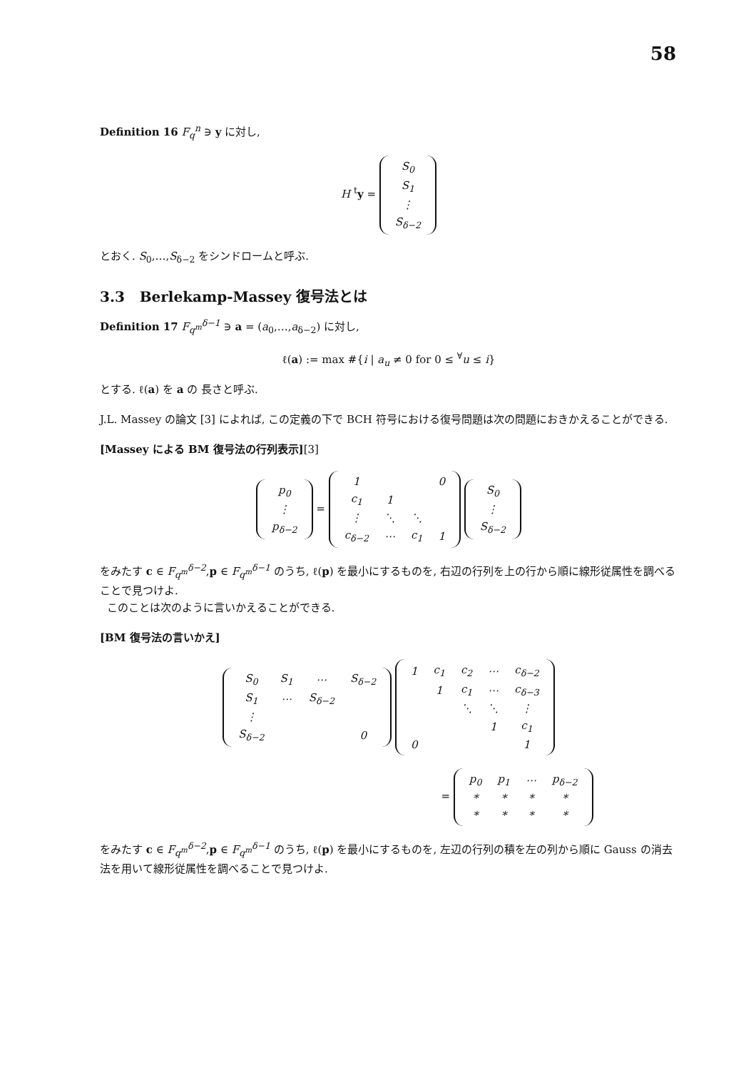58
Definition 16 F<sub>q</sub><sup>n</sup> ∋ y に対し,
H <sup>t</sup>y =
| S<sub>0</sub> |
| S<sub>1</sub> |
| ⋮ |
| S<sub>δ−2</sub> |
とおく. S<sub>0</sub>,…,S<sub>δ−2</sub> をシンドロームと呼ぶ.
3.3 Berlekamp-Massey 復号法とは
Definition 17 F<sub>q<sup>m</sup></sub><sup>δ−1</sup> ∋ a = (a<sub>0</sub>,…,a<sub>δ−2</sub>) に対し,
ℓ(a) := max #{i | a<sub>u</sub> ≠ 0 for 0 ≤ <sup>∀</sup>u ≤ i}
とする. ℓ(a) を a の 長さと呼ぶ.
J.L. Massey の論文 [3] によれば, この定義の下で BCH 符号における復号問題は次の問題におきかえることができる.
[Massey による BM 復号法の行列表示][3]
| p<sub>0</sub> |
| ⋮ |
| p<sub>δ−2</sub> |
=
| 1 | | | 0 |
| c<sub>1</sub> | 1 | | |
| ⋮ | ⋱ | ⋱ | |
| c<sub>δ−2</sub> | ⋯ | c<sub>1</sub> | 1 |
| S<sub>0</sub> |
| ⋮ |
| S<sub>δ−2</sub> |
をみたす c ∈ F<sub>q<sup>m</sup></sub><sup>δ−2</sup>,p ∈ F<sub>q<sup>m</sup></sub><sup>δ−1</sup> のうち, ℓ(p) を最小にするものを, 右辺の行列を上の行から順に線形従属性を調べることで見つけよ.
このことは次のように言いかえることができる.
[BM 復号法の言いかえ]
| S<sub>0</sub> | S<sub>1</sub> | ⋯ | S<sub>δ−2</sub> |
| S<sub>1</sub> | ⋯ | S<sub>δ−2</sub> | |
| ⋮ | | | |
| S<sub>δ−2</sub> | | | 0 |
| 1 | c<sub>1</sub> | c<sub>2</sub> | ⋯ | c<sub>δ−2</sub> |
| | 1 | c<sub>1</sub> | ⋯ | c<sub>δ−3</sub> |
| | | ⋱ | ⋱ | ⋮ |
| | | | 1 | c<sub>1</sub> |
| 0 | | | | 1 |
=
| p<sub>0</sub> | p<sub>1</sub> | ⋯ | p<sub>δ−2</sub> |
| * | * | * | * |
| * | * | * | * |
をみたす c ∈ F<sub>q<sup>m</sup></sub><sup>δ−2</sup>,p ∈ F<sub>q<sup>m</sup></sub><sup>δ−1</sup> のうち, ℓ(p) を最小にするものを, 左辺の行列の積を左の列から順に Gauss の消去法を用いて線形従属性を調べることで見つけよ.